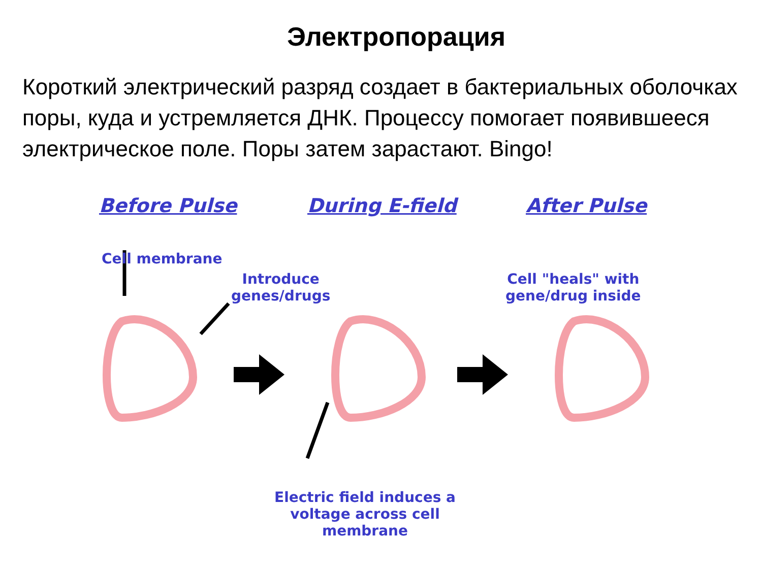Электропорация
Короткий электрический разряд создает в бактериальных оболочках поры, куда и устремляется ДНК. Процессу помогает появившееся электрическое поле. Поры затем зарастают. Bingo!
Before Pulse During E-field After Pulse
Cell membrane
Introduce
genes/drugs
Cell "heals" with
gene/drug inside
Electric field induces a
voltage across cell
membrane